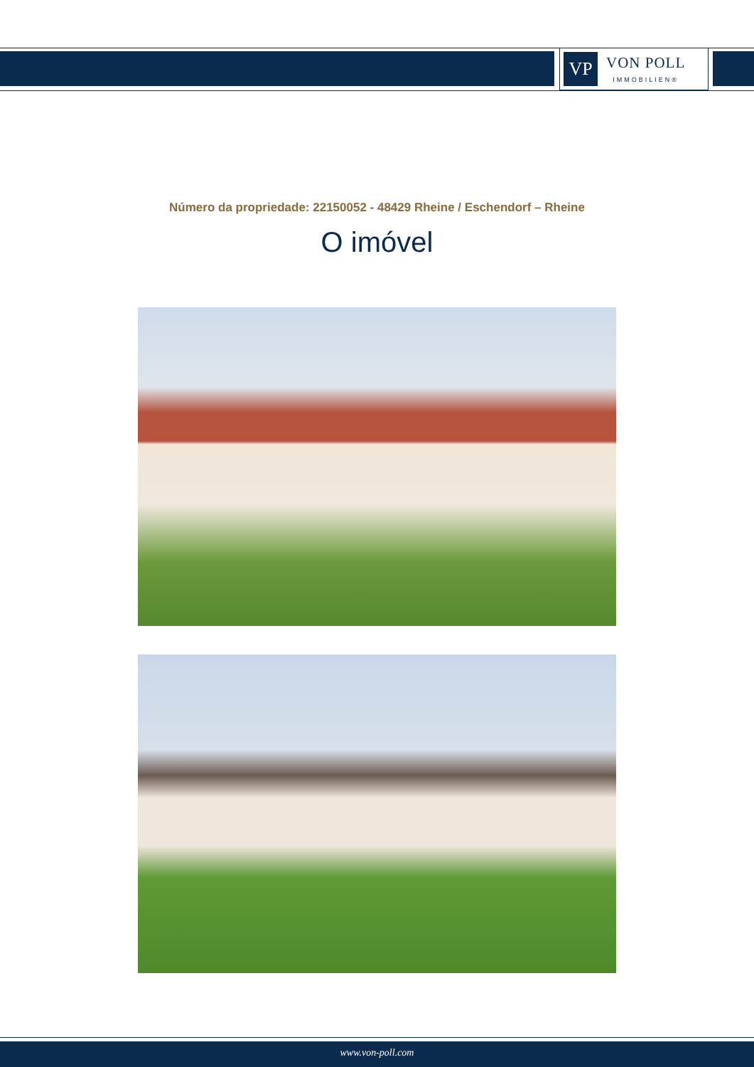VP
VON POLL
IMMOBILIEN®
Número da propriedade: 22150052 - 48429 Rheine / Eschendorf – Rheine
O imóvel
www.von-poll.com